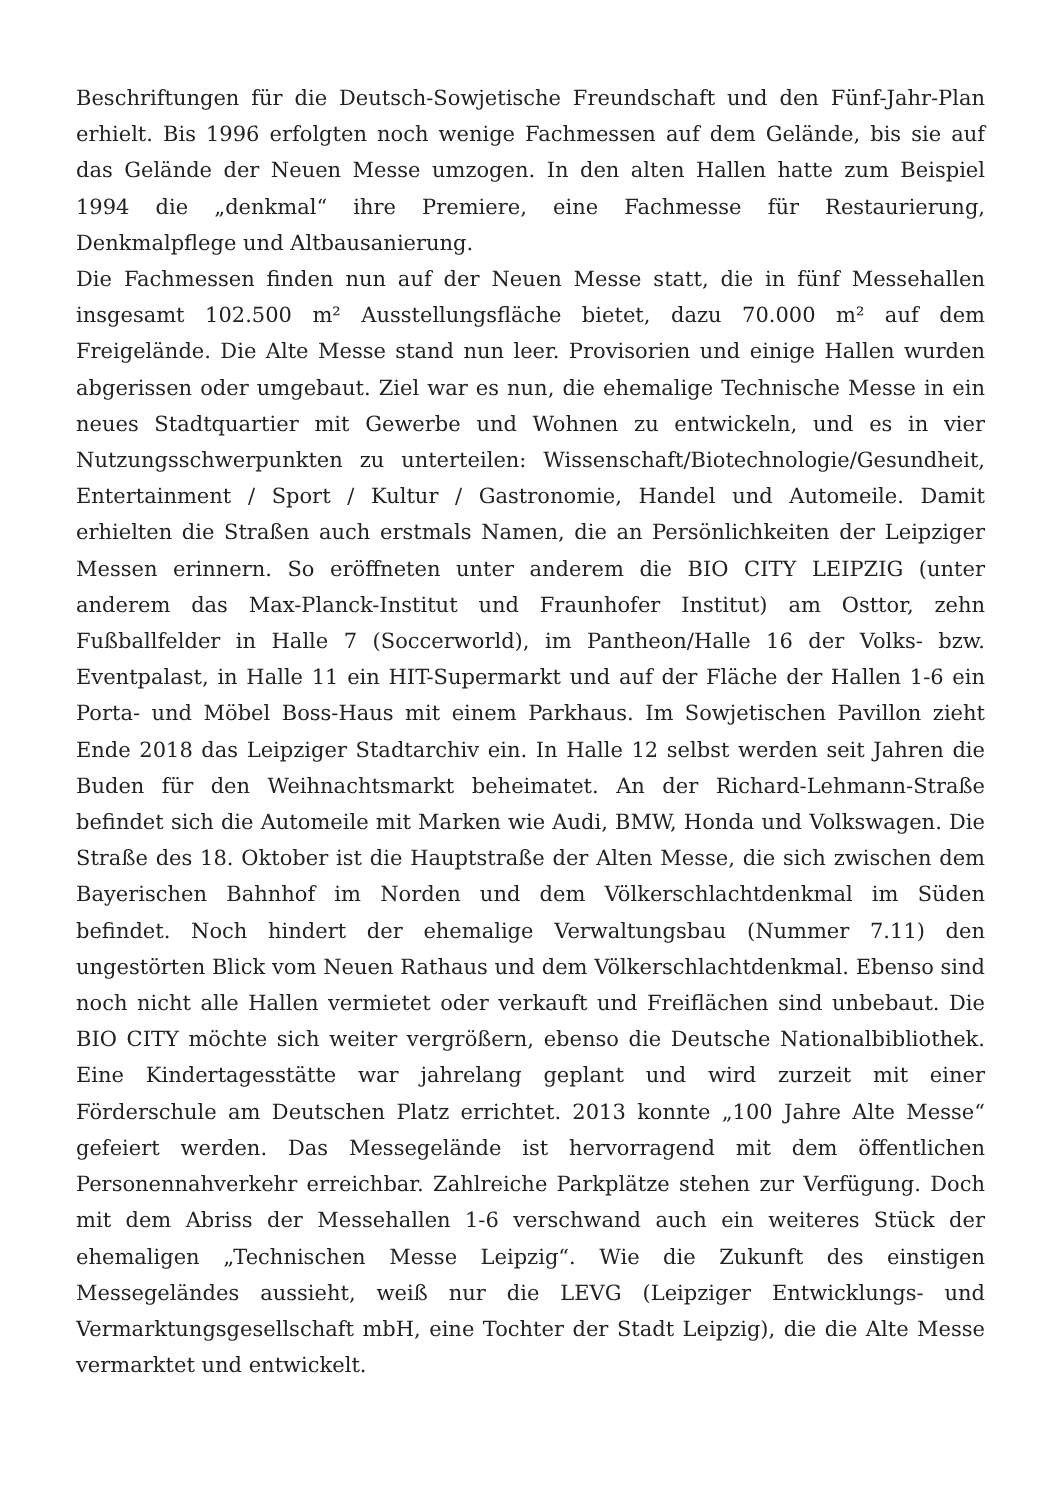Beschriftungen für die Deutsch-Sowjetische Freundschaft und den Fünf-Jahr-Plan erhielt. Bis 1996 erfolgten noch wenige Fachmessen auf dem Gelände, bis sie auf das Gelände der Neuen Messe umzogen. In den alten Hallen hatte zum Beispiel 1994 die „denkmal“ ihre Premiere, eine Fachmesse für Restaurierung, Denkmalpflege und Altbausanierung.
Die Fachmessen finden nun auf der Neuen Messe statt, die in fünf Messehallen insgesamt 102.500 m² Ausstellungsfläche bietet, dazu 70.000 m² auf dem Freigelände. Die Alte Messe stand nun leer. Provisorien und einige Hallen wurden abgerissen oder umgebaut. Ziel war es nun, die ehemalige Technische Messe in ein neues Stadtquartier mit Gewerbe und Wohnen zu entwickeln, und es in vier Nutzungsschwerpunkten zu unterteilen: Wissenschaft/Biotechnologie/Gesundheit, Entertainment / Sport / Kultur / Gastronomie, Handel und Automeile. Damit erhielten die Straßen auch erstmals Namen, die an Persönlichkeiten der Leipziger Messen erinnern. So eröffneten unter anderem die BIO CITY LEIPZIG (unter anderem das Max-Planck-Institut und Fraunhofer Institut) am Osttor, zehn Fußballfelder in Halle 7 (Soccerworld), im Pantheon/Halle 16 der Volks- bzw. Eventpalast, in Halle 11 ein HIT-Supermarkt und auf der Fläche der Hallen 1-6 ein Porta- und Möbel Boss-Haus mit einem Parkhaus. Im Sowjetischen Pavillon zieht Ende 2018 das Leipziger Stadtarchiv ein. In Halle 12 selbst werden seit Jahren die Buden für den Weihnachtsmarkt beheimatet. An der Richard-Lehmann-Straße befindet sich die Automeile mit Marken wie Audi, BMW, Honda und Volkswagen. Die Straße des 18. Oktober ist die Hauptstraße der Alten Messe, die sich zwischen dem Bayerischen Bahnhof im Norden und dem Völkerschlachtdenkmal im Süden befindet. Noch hindert der ehemalige Verwaltungsbau (Nummer 7.11) den ungestörten Blick vom Neuen Rathaus und dem Völkerschlachtdenkmal. Ebenso sind noch nicht alle Hallen vermietet oder verkauft und Freiflächen sind unbebaut. Die BIO CITY möchte sich weiter vergrößern, ebenso die Deutsche Nationalbibliothek. Eine Kindertagesstätte war jahrelang geplant und wird zurzeit mit einer Förderschule am Deutschen Platz errichtet. 2013 konnte „100 Jahre Alte Messe“ gefeiert werden. Das Messegelände ist hervorragend mit dem öffentlichen Personennahverkehr erreichbar. Zahlreiche Parkplätze stehen zur Verfügung. Doch mit dem Abriss der Messehallen 1-6 verschwand auch ein weiteres Stück der ehemaligen „Technischen Messe Leipzig“. Wie die Zukunft des einstigen Messegeländes aussieht, weiß nur die LEVG (Leipziger Entwicklungs- und Vermarktungsgesellschaft mbH, eine Tochter der Stadt Leipzig), die die Alte Messe vermarktet und entwickelt.